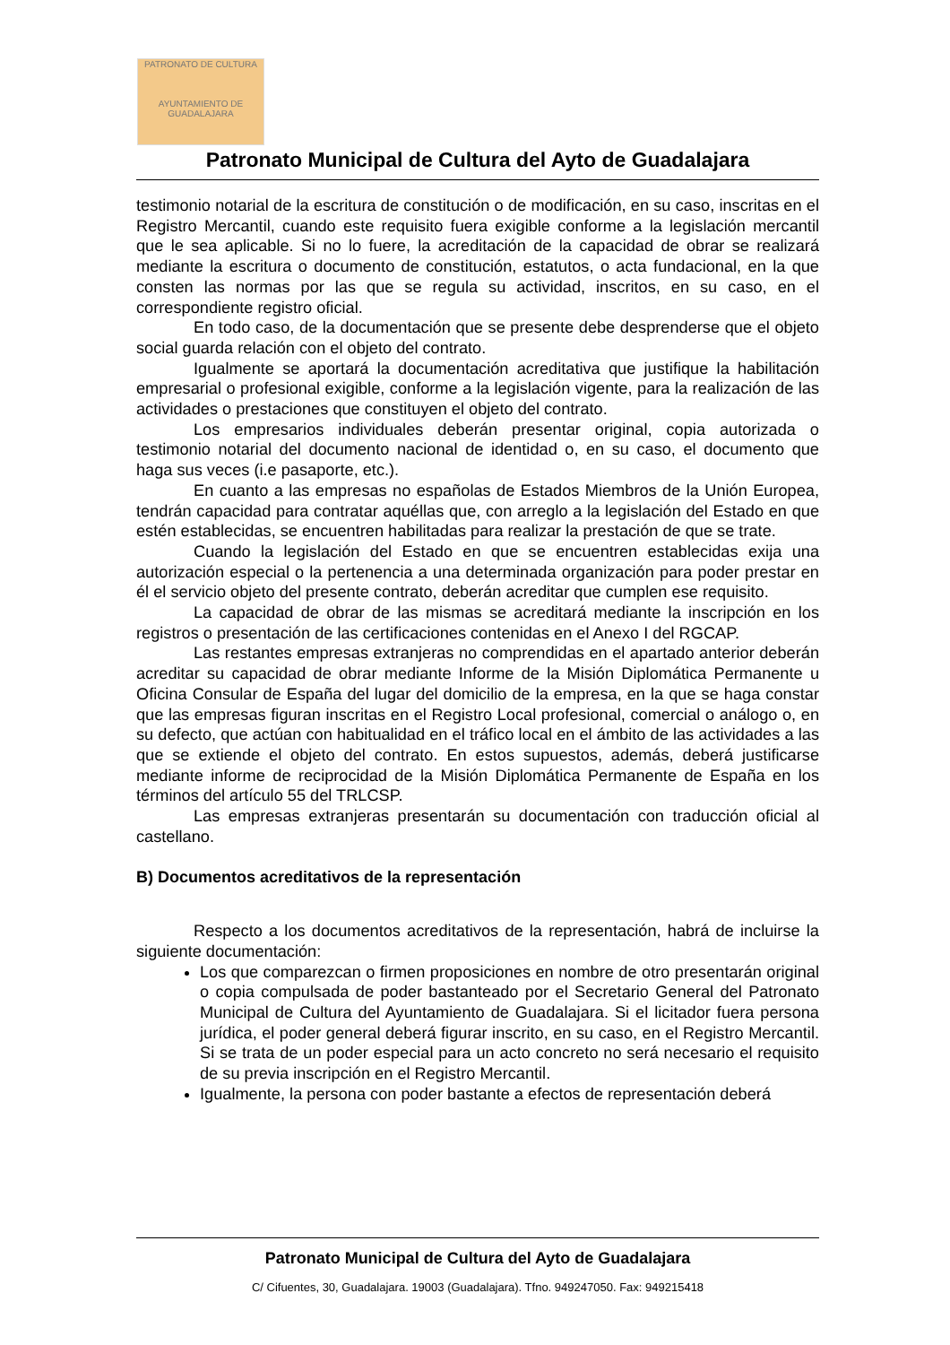PATRONATO DE CULTURA
AYUNTAMIENTO DE GUADALAJARA
Patronato Municipal de Cultura del Ayto de Guadalajara
testimonio notarial de la escritura de constitución o de modificación, en su caso, inscritas en el Registro Mercantil, cuando este requisito fuera exigible conforme a la legislación mercantil que le sea aplicable. Si no lo fuere, la acreditación de la capacidad de obrar se realizará mediante la escritura o documento de constitución, estatutos, o acta fundacional, en la que consten las normas por las que se regula su actividad, inscritos, en su caso, en el correspondiente registro oficial.
En todo caso, de la documentación que se presente debe desprenderse que el objeto social guarda relación con el objeto del contrato.
Igualmente se aportará la documentación acreditativa que justifique la habilitación empresarial o profesional exigible, conforme a la legislación vigente, para la realización de las actividades o prestaciones que constituyen el objeto del contrato.
Los empresarios individuales deberán presentar original, copia autorizada o testimonio notarial del documento nacional de identidad o, en su caso, el documento que haga sus veces (i.e pasaporte, etc.).
En cuanto a las empresas no españolas de Estados Miembros de la Unión Europea, tendrán capacidad para contratar aquéllas que, con arreglo a la legislación del Estado en que estén establecidas, se encuentren habilitadas para realizar la prestación de que se trate.
Cuando la legislación del Estado en que se encuentren establecidas exija una autorización especial o la pertenencia a una determinada organización para poder prestar en él el servicio objeto del presente contrato, deberán acreditar que cumplen ese requisito.
La capacidad de obrar de las mismas se acreditará mediante la inscripción en los registros o presentación de las certificaciones contenidas en el Anexo I del RGCAP.
Las restantes empresas extranjeras no comprendidas en el apartado anterior deberán acreditar su capacidad de obrar mediante Informe de la Misión Diplomática Permanente u Oficina Consular de España del lugar del domicilio de la empresa, en la que se haga constar que las empresas figuran inscritas en el Registro Local profesional, comercial o análogo o, en su defecto, que actúan con habitualidad en el tráfico local en el ámbito de las actividades a las que se extiende el objeto del contrato. En estos supuestos, además, deberá justificarse mediante informe de reciprocidad de la Misión Diplomática Permanente de España en los términos del artículo 55 del TRLCSP.
Las empresas extranjeras presentarán su documentación con traducción oficial al castellano.
B) Documentos acreditativos de la representación
Respecto a los documentos acreditativos de la representación, habrá de incluirse la siguiente documentación:
Los que comparezcan o firmen proposiciones en nombre de otro presentarán original o copia compulsada de poder bastanteado por el Secretario General del Patronato Municipal de Cultura del Ayuntamiento de Guadalajara. Si el licitador fuera persona jurídica, el poder general deberá figurar inscrito, en su caso, en el Registro Mercantil. Si se trata de un poder especial para un acto concreto no será necesario el requisito de su previa inscripción en el Registro Mercantil.
Igualmente, la persona con poder bastante a efectos de representación deberá
Patronato Municipal de Cultura del Ayto de Guadalajara
C/ Cifuentes, 30, Guadalajara. 19003 (Guadalajara). Tfno. 949247050. Fax: 949215418